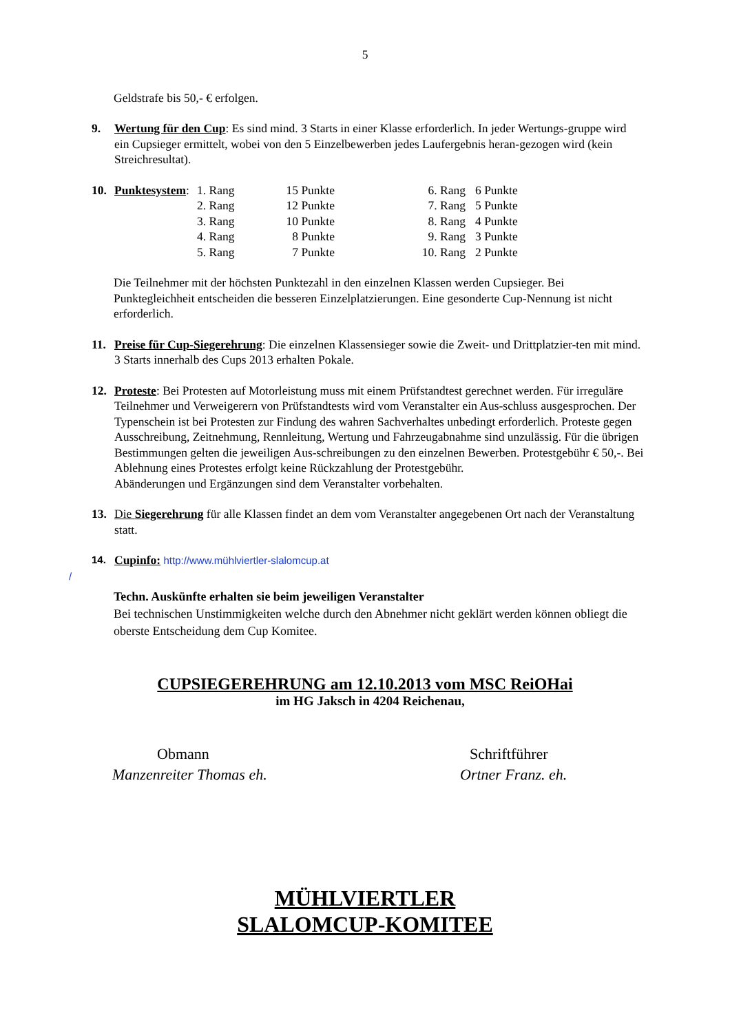5
Geldstrafe bis 50,- € erfolgen.
9. Wertung für den Cup: Es sind mind. 3 Starts in einer Klasse erforderlich. In jeder Wertungs-gruppe wird ein Cupsieger ermittelt, wobei von den 5 Einzelbewerben jedes Laufergebnis heran-gezogen wird (kein Streichresultat).
10.
| Punktesystem : | 1. Rang | 15 Punkte | 6. Rang | 6 Punkte |
| | 2. Rang | 12 Punkte | 7. Rang | 5 Punkte |
| | 3. Rang | 10 Punkte | 8. Rang | 4 Punkte |
| | 4. Rang | 8 Punkte | 9. Rang | 3 Punkte |
| | 5. Rang | 7 Punkte | 10. Rang | 2 Punkte |
Die Teilnehmer mit der höchsten Punktezahl in den einzelnen Klassen werden Cupsieger. Bei Punktegleichheit entscheiden die besseren Einzelplatzierungen. Eine gesonderte Cup-Nennung ist nicht erforderlich.
11. Preise für Cup-Siegerehrung: Die einzelnen Klassensieger sowie die Zweit- und Drittplatzier-ten mit mind. 3 Starts innerhalb des Cups 2013 erhalten Pokale.
12. Proteste: Bei Protesten auf Motorleistung muss mit einem Prüfstandtest gerechnet werden. Für irreguläre Teilnehmer und Verweigerern von Prüfstandtests wird vom Veranstalter ein Aus-schluss ausgesprochen. Der Typenschein ist bei Protesten zur Findung des wahren Sachverhaltes unbedingt erforderlich. Proteste gegen Ausschreibung, Zeitnehmung, Rennleitung, Wertung und Fahrzeugabnahme sind unzulässig. Für die übrigen Bestimmungen gelten die jeweiligen Aus-schreibungen zu den einzelnen Bewerben. Protestgebühr € 50,-. Bei Ablehnung eines Protestes erfolgt keine Rückzahlung der Protestgebühr.
Abänderungen und Ergänzungen sind dem Veranstalter vorbehalten.
13. Die Siegerehrung für alle Klassen findet an dem vom Veranstalter angegebenen Ort nach der Veranstaltung statt.
14.
Cupinfo: http://www.mühlviertler-slalomcup.at
/
Techn. Auskünfte erhalten sie beim jeweiligen Veranstalter
Bei technischen Unstimmigkeiten welche durch den Abnehmer nicht geklärt werden können obliegt die oberste Entscheidung dem Cup Komitee.
CUPSIEGEREHRUNG am 12.10.2013 vom MSC ReiOHai
im HG Jaksch in 4204 Reichenau,
Obmann
Manzenreiter Thomas eh.
Schriftführer
Ortner Franz. eh.
MÜHLVIERTLER
SLALOMCUP-KOMITEE